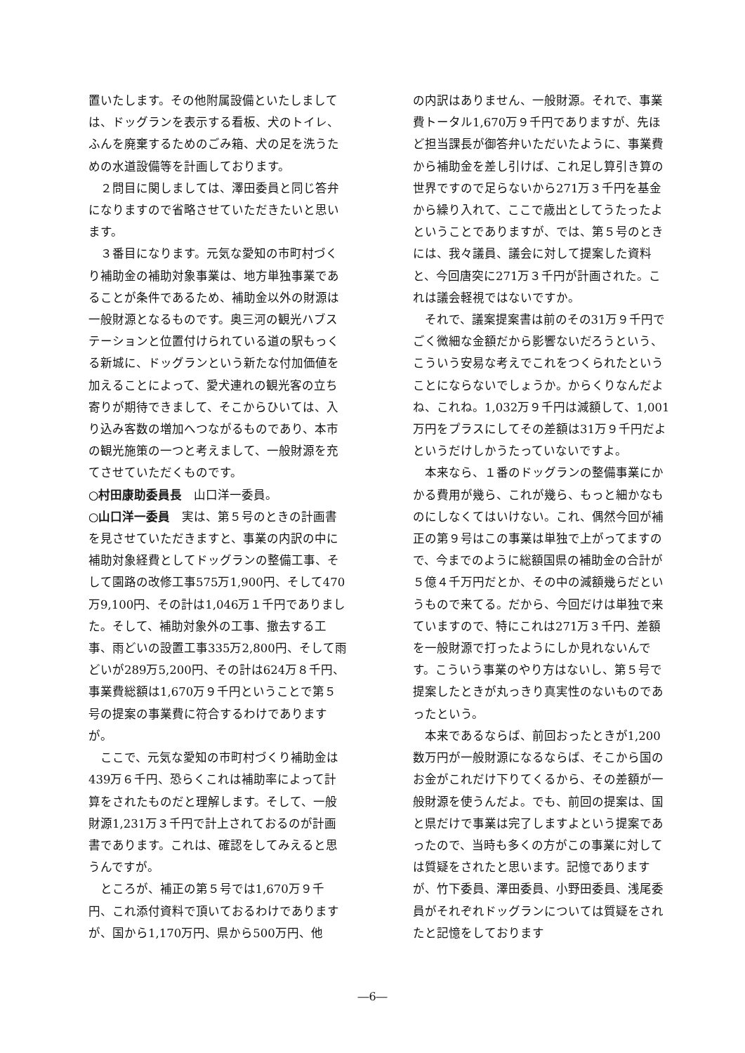置いたします。その他附属設備といたしましては、ドッグランを表示する看板、犬のトイレ、ふんを廃棄するためのごみ箱、犬の足を洗うための水道設備等を計画しております。
２問目に関しましては、澤田委員と同じ答弁になりますので省略させていただきたいと思います。
３番目になります。元気な愛知の市町村づくり補助金の補助対象事業は、地方単独事業であることが条件であるため、補助金以外の財源は一般財源となるものです。奥三河の観光ハブステーションと位置付けられている道の駅もっくる新城に、ドッグランという新たな付加価値を加えることによって、愛犬連れの観光客の立ち寄りが期待できまして、そこからひいては、入り込み客数の増加へつながるものであり、本市の観光施策の一つと考えまして、一般財源を充てさせていただくものです。
○村田康助委員長　山口洋一委員。
○山口洋一委員　実は、第５号のときの計画書を見させていただきますと、事業の内訳の中に補助対象経費としてドッグランの整備工事、そして園路の改修工事575万1,900円、そして470万9,100円、その計は1,046万１千円でありました。そして、補助対象外の工事、撤去する工事、雨どいの設置工事335万2,800円、そして雨どいが289万5,200円、その計は624万８千円、事業費総額は1,670万９千円ということで第５号の提案の事業費に符合するわけでありますが。
ここで、元気な愛知の市町村づくり補助金は439万６千円、恐らくこれは補助率によって計算をされたものだと理解します。そして、一般財源1,231万３千円で計上されておるのが計画書であります。これは、確認をしてみえると思うんですが。
ところが、補正の第５号では1,670万９千円、これ添付資料で頂いておるわけでありますが、国から1,170万円、県から500万円、他
の内訳はありません、一般財源。それで、事業費トータル1,670万９千円でありますが、先ほど担当課長が御答弁いただいたように、事業費から補助金を差し引けば、これ足し算引き算の世界ですので足らないから271万３千円を基金から繰り入れて、ここで歳出としてうたったよということでありますが、では、第５号のときには、我々議員、議会に対して提案した資料と、今回唐突に271万３千円が計画された。これは議会軽視ではないですか。
それで、議案提案書は前のその31万９千円でごく微細な金額だから影響ないだろうという、こういう安易な考えでこれをつくられたということにならないでしょうか。からくりなんだよね、これね。1,032万９千円は減額して、1,001万円をプラスにしてその差額は31万９千円だよというだけしかうたっていないですよ。
本来なら、１番のドッグランの整備事業にかかる費用が幾ら、これが幾ら、もっと細かなものにしなくてはいけない。これ、偶然今回が補正の第９号はこの事業は単独で上がってますので、今までのように総額国県の補助金の合計が５億４千万円だとか、その中の減額幾らだというもので来てる。だから、今回だけは単独で来ていますので、特にこれは271万３千円、差額を一般財源で打ったようにしか見れないんです。こういう事業のやり方はないし、第５号で提案したときが丸っきり真実性のないものであったという。
本来であるならば、前回おったときが1,200数万円が一般財源になるならば、そこから国のお金がこれだけ下りてくるから、その差額が一般財源を使うんだよ。でも、前回の提案は、国と県だけで事業は完了しますよという提案であったので、当時も多くの方がこの事業に対しては質疑をされたと思います。記憶でありますが、竹下委員、澤田委員、小野田委員、浅尾委員がそれぞれドッグランについては質疑をされたと記憶をしております
―6―